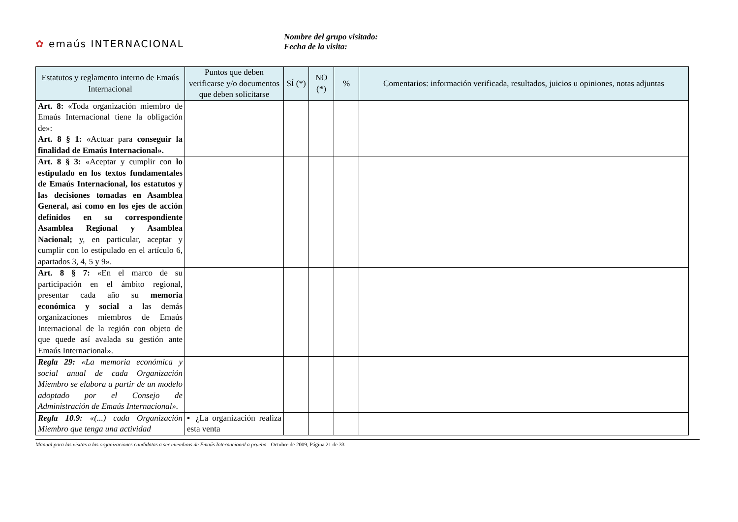✿ emaús INTERNACIONAL
Nombre del grupo visitado:
Fecha de la visita:
| Estatutos y reglamento interno de Emaús Internacional | Puntos que deben verificarse y/o documentos que deben solicitarse | SÍ (*) | NO (*) | % | Comentarios: información verificada, resultados, juicios u opiniones, notas adjuntas |
| --- | --- | --- | --- | --- | --- |
| Art. 8: «Toda organización miembro de Emaús Internacional tiene la obligación de»: Art. 8 § 1: «Actuar para conseguir la finalidad de Emaús Internacional». | | | | | |
| Art. 8 § 3: «Aceptar y cumplir con lo estipulado en los textos fundamentales de Emaús Internacional, los estatutos y las decisiones tomadas en Asamblea General, así como en los ejes de acción definidos en su correspondiente Asamblea Regional y Asamblea Nacional; y, en particular, aceptar y cumplir con lo estipulado en el artículo 6, apartados 3, 4, 5 y 9». | | | | | |
| Art. 8 § 7: «En el marco de su participación en el ámbito regional, presentar cada año su memoria económica y social a las demás organizaciones miembros de Emaús Internacional de la región con objeto de que quede así avalada su gestión ante Emaús Internacional». | | | | | |
| Regla 29: «La memoria económica y social anual de cada Organización Miembro se elabora a partir de un modelo adoptado por el Consejo de Administración de Emaús Internacional». | | | | | |
| Regla 10.9: «(...) cada Organización Miembro que tenga una actividad | ▪ ¿La organización realiza esta venta | | | | |
Manual para las visitas a las organizaciones candidatas a ser miembros de Emaús Internacional a prueba - Octubre de 2009, Página 21 de 33